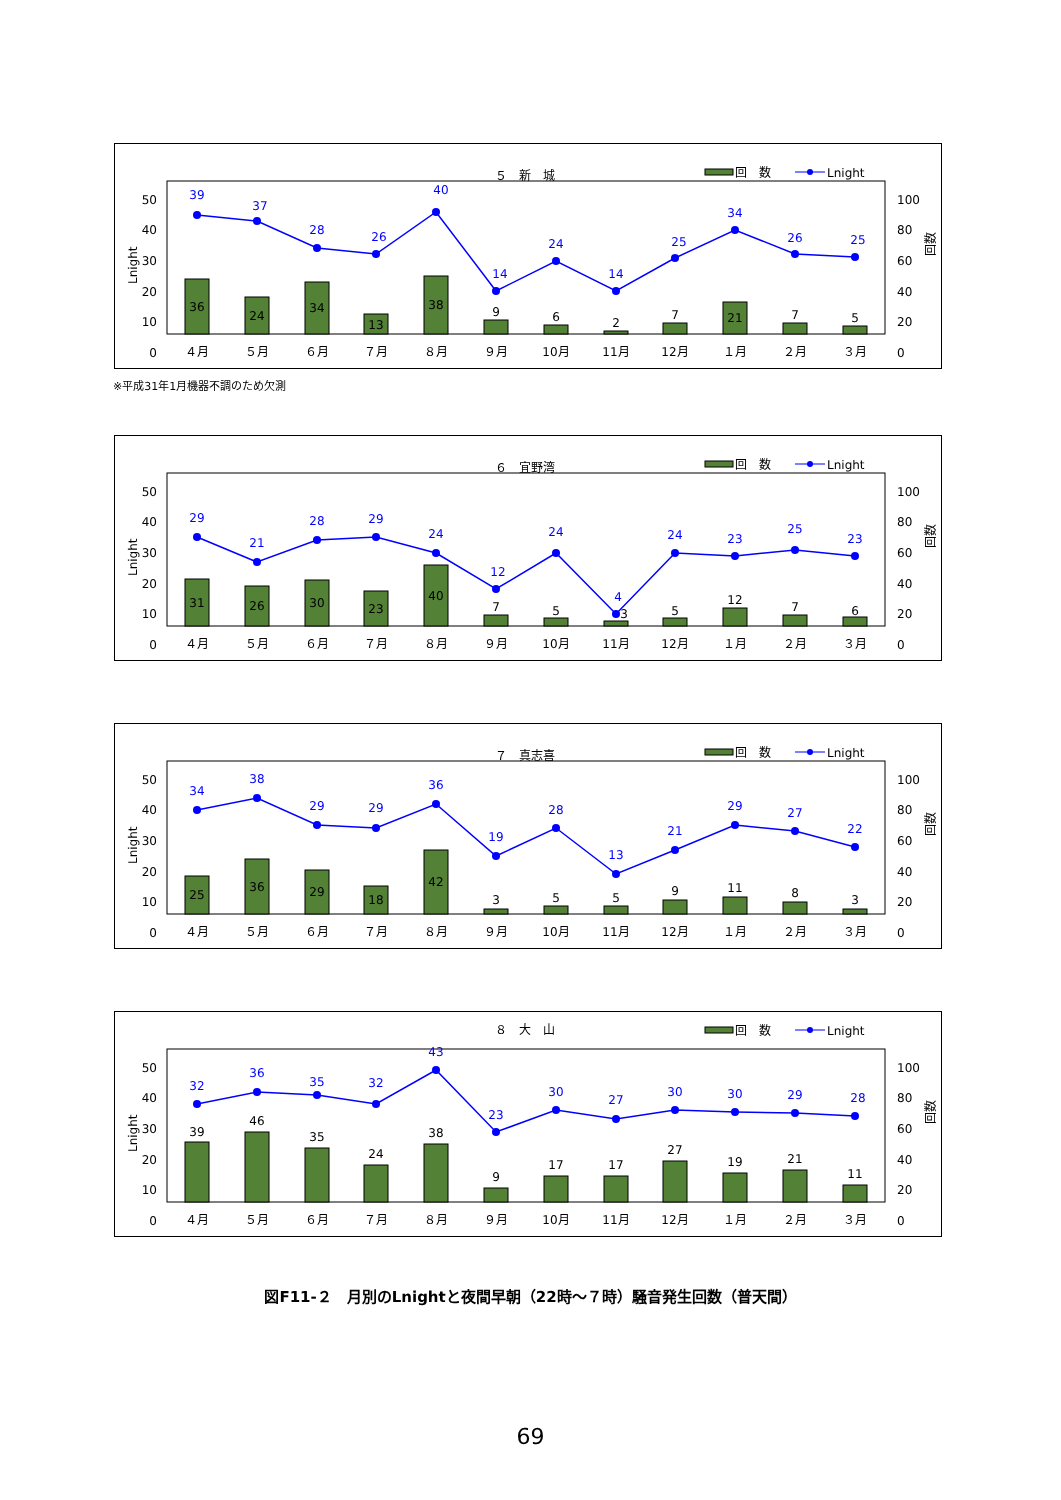５　新　城
回　数
Lnight
50
40
30
20
10
0
100
80
60
40
20
0
Lnight
回数
36
24
34
13
38
9
6
2
7
21
7
5
39
37
28
26
40
14
24
14
25
34
26
25
４月
５月
６月
７月
８月
９月
10月
11月
12月
１月
２月
３月
※平成31年1月機器不調のため欠測
６　宜野湾
回　数
Lnight
50
40
30
20
10
0
100
80
60
40
20
0
Lnight
回数
31
26
30
23
40
7
5
3
5
12
7
6
29
21
28
29
24
12
24
4
24
23
25
23
４月
５月
６月
７月
８月
９月
10月
11月
12月
１月
２月
３月
７　真志喜
回　数
Lnight
50
40
30
20
10
0
100
80
60
40
20
0
Lnight
回数
25
36
29
18
42
3
5
5
9
11
8
3
34
38
29
29
36
19
28
13
21
29
27
22
４月
５月
６月
７月
８月
９月
10月
11月
12月
１月
２月
３月
８　大　山
回　数
Lnight
50
40
30
20
10
0
100
80
60
40
20
0
Lnight
回数
39
46
35
24
38
9
17
17
27
19
21
11
32
36
35
32
43
23
30
27
30
30
29
28
４月
５月
６月
７月
８月
９月
10月
11月
12月
１月
２月
３月
図F11-２　月別のLnightと夜間早朝（22時～７時）騒音発生回数（普天間）
69